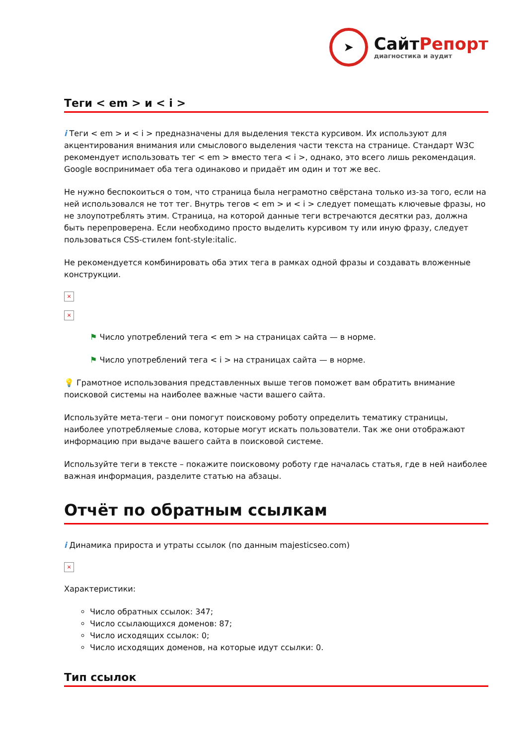➤
СайтРепорт
диагностика и аудит
Теги < em > и < i >
i Теги < em > и < i > предназначены для выделения текста курсивом. Их используют для акцентирования внимания или смыслового выделения части текста на странице. Стандарт W3C рекомендует использовать тег < em > вместо тега < i >, однако, это всего лишь рекомендация. Google воспринимает оба тега одинаково и придаёт им один и тот же вес.
Не нужно беспокоиться о том, что страница была неграмотно свёрстана только из-за того, если на ней использовался не тот тег. Внутрь тегов < em > и < i > следует помещать ключевые фразы, но не злоупотреблять этим. Страница, на которой данные теги встречаются десятки раз, должна быть перепроверена. Если необходимо просто выделить курсивом ту или иную фразу, следует пользоваться CSS-стилем font-style:italic.
Не рекомендуется комбинировать оба этих тега в рамках одной фразы и создавать вложенные конструкции.
×
×
⚑ Число употреблений тега < em > на страницах сайта — в норме.
⚑ Число употреблений тега < i > на страницах сайта — в норме.
💡 Грамотное использования представленных выше тегов поможет вам обратить внимание поисковой системы на наиболее важные части вашего сайта.
Используйте мета-теги – они помогут поисковому роботу определить тематику страницы, наиболее употребляемые слова, которые могут искать пользователи. Так же они отображают информацию при выдаче вашего сайта в поисковой системе.
Используйте теги в тексте – покажите поисковому роботу где началась статья, где в ней наиболее важная информация, разделите статью на абзацы.
Отчёт по обратным ссылкам
i Динамика прироста и утраты ссылок (по данным majesticseo.com)
×
Характеристики:
Число обратных ссылок: 347;
Число ссылающихся доменов: 87;
Число исходящих ссылок: 0;
Число исходящих доменов, на которые идут ссылки: 0.
Тип ссылок